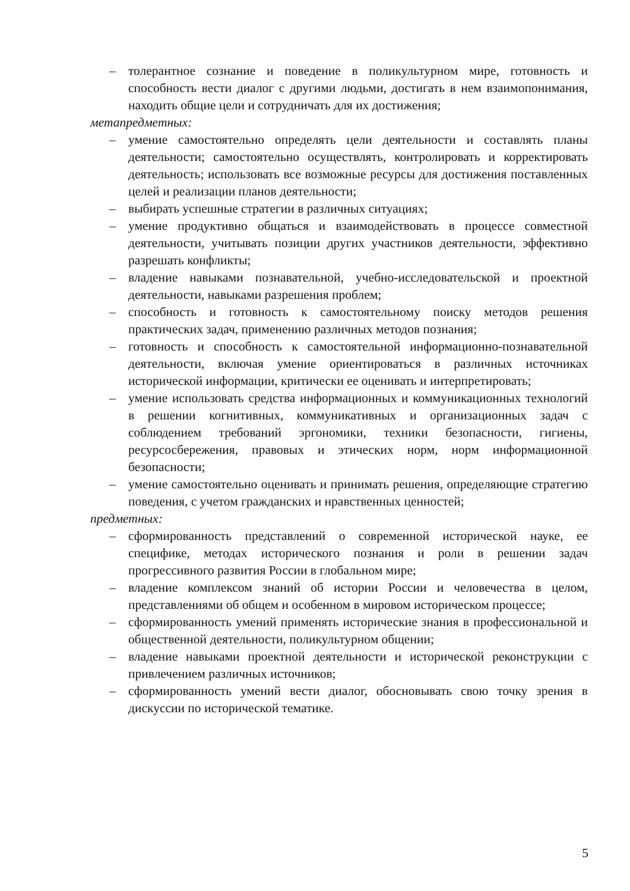– толерантное сознание и поведение в поликультурном мире, готовность и способность вести диалог с другими людьми, достигать в нем взаимопонимания, находить общие цели и сотрудничать для их достижения;
метапредметных:
– умение самостоятельно определять цели деятельности и составлять планы деятельности; самостоятельно осуществлять, контролировать и корректировать деятельность; использовать все возможные ресурсы для достижения поставленных целей и реализации планов деятельности;
– выбирать успешные стратегии в различных ситуациях;
– умение продуктивно общаться и взаимодействовать в процессе совместной деятельности, учитывать позиции других участников деятельности, эффективно разрешать конфликты;
– владение навыками познавательной, учебно-исследовательской и проектной деятельности, навыками разрешения проблем;
– способность и готовность к самостоятельному поиску методов решения практических задач, применению различных методов познания;
– готовность и способность к самостоятельной информационно-познавательной деятельности, включая умение ориентироваться в различных источниках исторической информации, критически ее оценивать и интерпретировать;
– умение использовать средства информационных и коммуникационных технологий в решении когнитивных, коммуникативных и организационных задач с соблюдением требований эргономики, техники безопасности, гигиены, ресурсосбережения, правовых и этических норм, норм информационной безопасности;
– умение самостоятельно оценивать и принимать решения, определяющие стратегию поведения, с учетом гражданских и нравственных ценностей;
предметных:
– сформированность представлений о современной исторической науке, ее специфике, методах исторического познания и роли в решении задач прогрессивного развития России в глобальном мире;
– владение комплексом знаний об истории России и человечества в целом, представлениями об общем и особенном в мировом историческом процессе;
– сформированность умений применять исторические знания в профессиональной и общественной деятельности, поликультурном общении;
– владение навыками проектной деятельности и исторической реконструкции с привлечением различных источников;
– сформированность умений вести диалог, обосновывать свою точку зрения в дискуссии по исторической тематике.
5